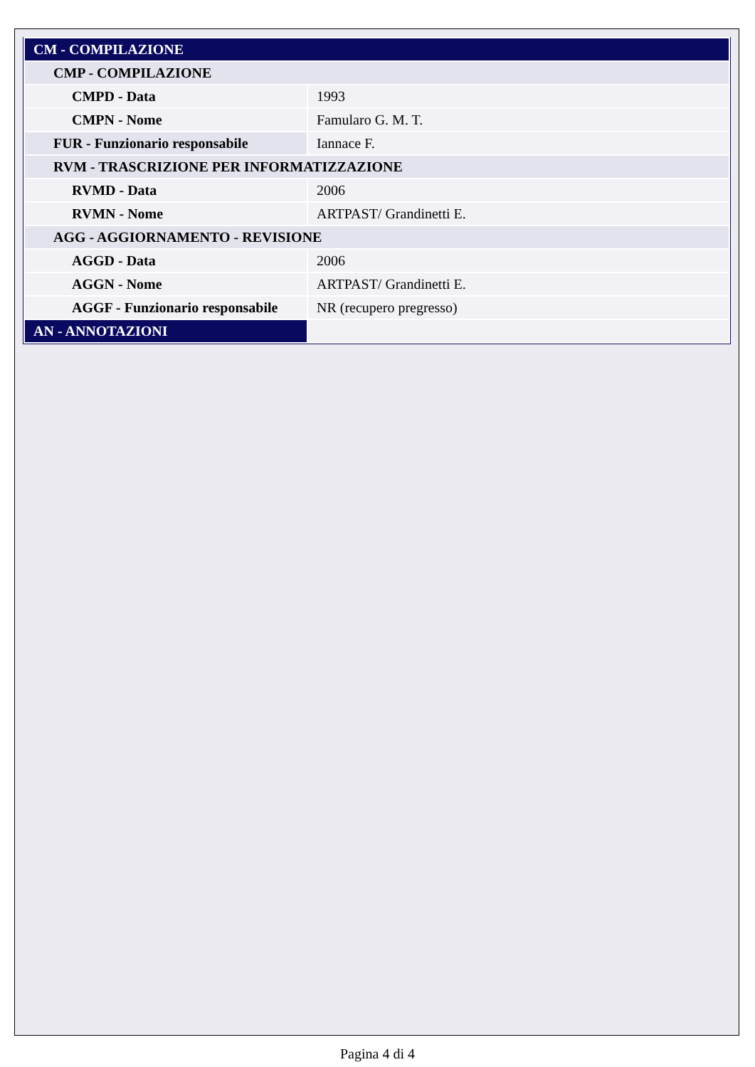| CM - COMPILAZIONE | |
| CMP - COMPILAZIONE | |
| CMPD - Data | 1993 |
| CMPN - Nome | Famularo G. M. T. |
| FUR - Funzionario responsabile | Iannace F. |
| RVM - TRASCRIZIONE PER INFORMATIZZAZIONE | |
| RVMD - Data | 2006 |
| RVMN - Nome | ARTPAST/ Grandinetti E. |
| AGG - AGGIORNAMENTO - REVISIONE | |
| AGGD - Data | 2006 |
| AGGN - Nome | ARTPAST/ Grandinetti E. |
| AGGF - Funzionario responsabile | NR (recupero pregresso) |
| AN - ANNOTAZIONI | |
Pagina 4 di 4